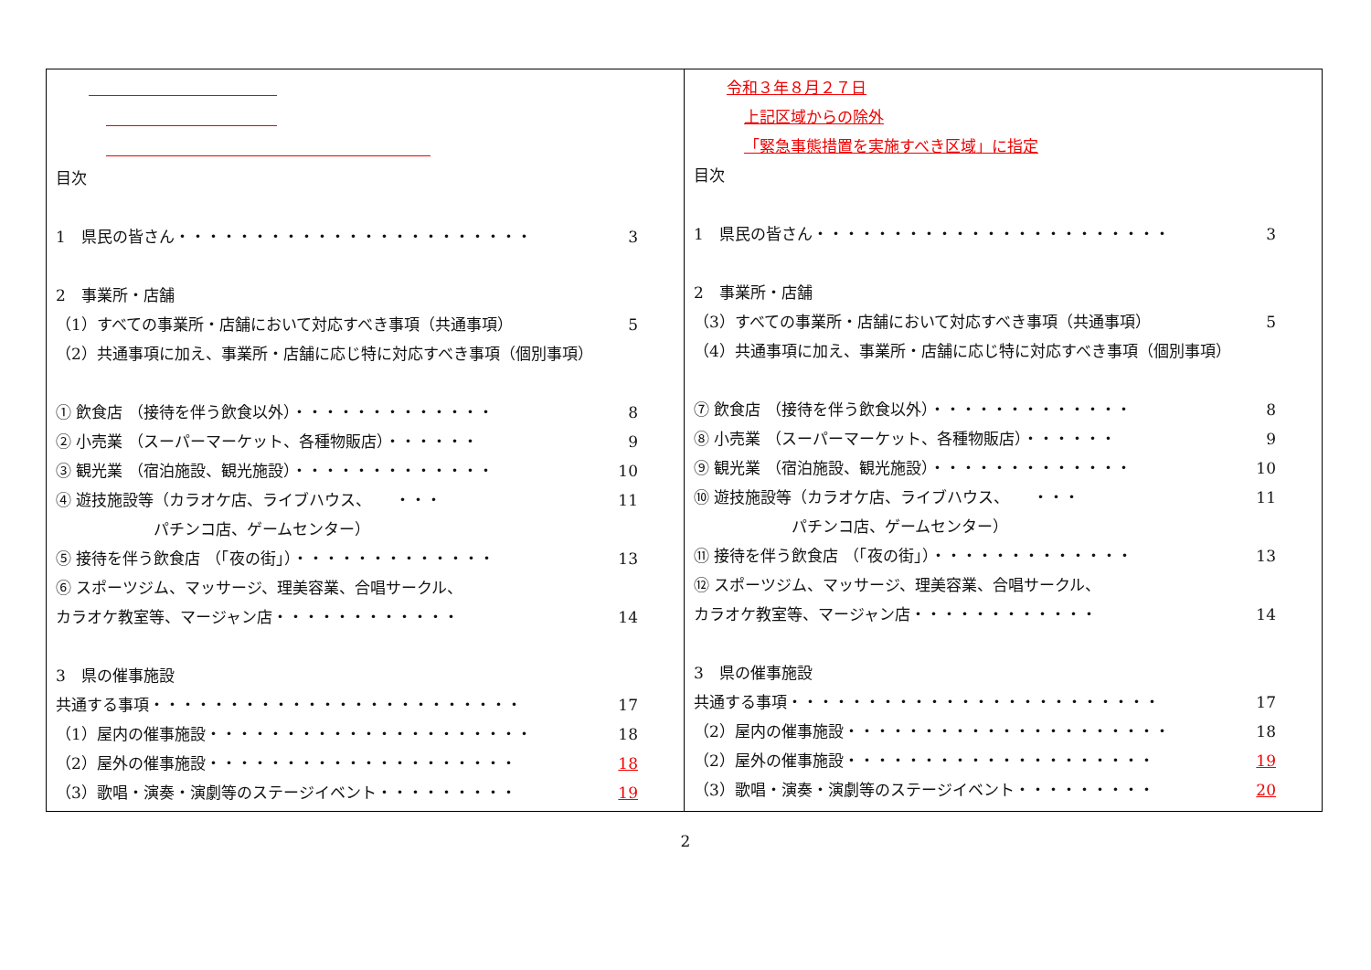| 目次 1 県民の皆さん・・・・・・・・・・・・・・・・・・・・・・・ 3 2 事業所・店舗 （1）すべての事業所・店舗において対応すべき事項（共通事項） 5 （2）共通事項に加え、事業所・店舗に応じ特に対応すべき事項（個別事項） ① 飲食店 （接待を伴う飲食以外）・・・・・・・・・・・・・ 8 ② 小売業 （スーパーマーケット、各種物販店）・・・・・・ 9 ③ 観光業 （宿泊施設、観光施設）・・・・・・・・・・・・・ 10 ④ 遊技施設等（カラオケ店、ライブハウス、 ・・・ 11 パチンコ店、ゲームセンター） ⑤ 接待を伴う飲食店 （「夜の街」）・・・・・・・・・・・・・ 13 ⑥ スポーツジム、マッサージ、理美容業、合唱サークル、 カラオケ教室等、マージャン店・・・・・・・・・・・・ 14 3 県の催事施設 共通する事項・・・・・・・・・・・・・・・・・・・・・・・・ 17 （1）屋内の催事施設・・・・・・・・・・・・・・・・・・・・・ 18 （2）屋外の催事施設・・・・・・・・・・・・・・・・・・・・ 18 （3）歌唱・演奏・演劇等のステージイベント・・・・・・・・・ 19 | 令和３年８月２７日 上記区域からの除外 「緊急事態措置を実施すべき区域」に指定 目次 1 県民の皆さん・・・・・・・・・・・・・・・・・・・・・・・ 3 2 事業所・店舗 （3）すべての事業所・店舗において対応すべき事項（共通事項） 5 （4）共通事項に加え、事業所・店舗に応じ特に対応すべき事項（個別事項） ⑦ 飲食店 （接待を伴う飲食以外）・・・・・・・・・・・・・ 8 ⑧ 小売業 （スーパーマーケット、各種物販店）・・・・・・ 9 ⑨ 観光業 （宿泊施設、観光施設）・・・・・・・・・・・・・ 10 ⑩ 遊技施設等（カラオケ店、ライブハウス、 ・・・ 11 パチンコ店、ゲームセンター） ⑪ 接待を伴う飲食店 （「夜の街」）・・・・・・・・・・・・・ 13 ⑫ スポーツジム、マッサージ、理美容業、合唱サークル、 カラオケ教室等、マージャン店・・・・・・・・・・・・ 14 3 県の催事施設 共通する事項・・・・・・・・・・・・・・・・・・・・・・・・ 17 （2）屋内の催事施設・・・・・・・・・・・・・・・・・・・・・ 18 （2）屋外の催事施設・・・・・・・・・・・・・・・・・・・・ 19 （3）歌唱・演奏・演劇等のステージイベント・・・・・・・・・ 20 |
2